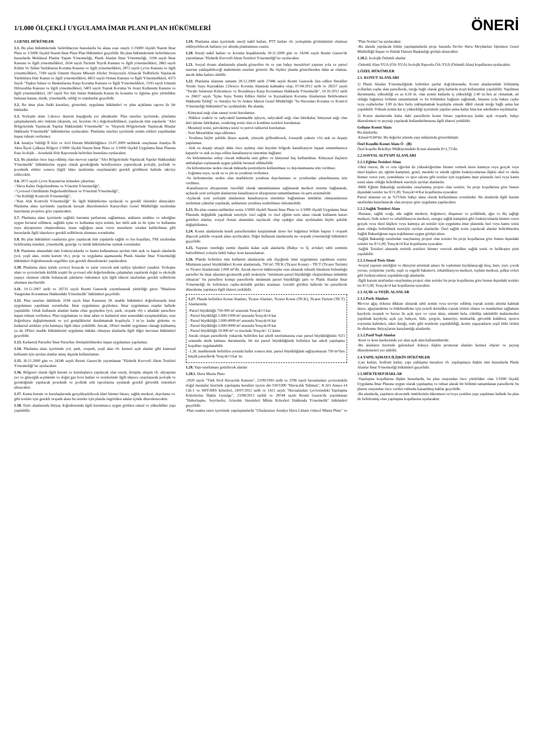1/1.000 ÖLÇEKLİ UYGULAMA İMAR PLANI PLAN HÜKÜMLERİ
ÖNERİ
1.GENEL HÜKÜMLER
1.1. Bu plan hükümlerinde belirtilmeyen hususlarda bu alana esas onaylı 1/25000 ölçekli Nazım İmar Planı ve 1/5000 ölçekli Nazım İmar Planı Plan Hükümleri geçerlidir. Bu plan hükümlerinde belirtilmeyen hususlarda Mekânsal Planlar Yapım Yönetmeliği, Planlı Alanlar İmar Yönetmeliği, 3194 sayılı İmar Kanunu ve ilgili yönetmelikleri, 2634 sayılı Turizmi Teşvik Kanunu ve ilgili yönetmelikleri, 2863 sayılı Kültür Ve Tabiat Varlıklarını Koruma Kanunu ve ilgili yönetmelikleri, 2872 sayılı Çevre Kanunu ve ilgili yönetmelikleri, 7269 sayılı Umumi Hayata Müessir Afetler Dolayısıyla Alınacak Tedbirlerle Yapılacak Yardımlara Dair Kanun ve ilgili yönetmelikleri, 6831 sayılı Orman Kanunu ve İlgili Yönetmelikleri, 4373 Sayılı "Taşkın Sulara ve Baskınlarına Karşı Koruma Kanunu ve İlgili Yönetmelikleri, 1593 sayılı Umumi Hıfzıssıhha Kanunu ve ilgili yönetmelikleri, 5403 sayılı Toprak Koruma Ve Arazi Kullanımı Kanunu ve ilgili yönetmelikleri, 167 sayılı Yer Altı Suları Hakkında Kanun ile konumu ve ilgisine göre yürürlükte bulunan kanun, tüzük, yönetmelik, tebliğ ve standartlar geçerlidir.
1.2. Bu imar plan fiziki kararları, gösterimi, uygulama hükümleri ve plan açıklama raporu ile bir bütündür.
1.3. Yerleşim alanı 2.derece deprem kuşağında yer almaktadır. Plan sınırları içerisinde, planlama çalışmalarında afet riskinin (deprem, sel, heyelan vb.) değerlendirilmesi, yapılacak tüm yapılarda "Afet Bölgelerinde Yapılacak Yapılar Hakkındaki Yönetmelik" ve "Deprem Bölgelerinde Yapılacak Binalar Hakkında Yönetmelik" hükümlerine uyulacaktır. Planlama sınırları içerisinde zemin etütleri yapılmadan inşaat ruhsatı verilemez.
1.4. Antalya Valiliği İl Afet ve Acil Durum Müdürlüğünce 13.07.2009 tarihinde onaylanan Antalya İli Aksu İlçesi Çalkaya Bölgesi 1/5000 ölçekli Nazım İmar Planı ve 1/1000 ölçekli Uygulama İmar Planına Esas Jeolojik – Jeoteknik Etüt Raporunda belirtilen hususlara uyulacaktır.
1.5. Bu plandan önce inşa edilmiş olan mevcut yapılar "Afet Bölgelerinde Yapılacak Yapılar Hakkındaki Yönetmelik" hükümlerine uygun olarak gerektiğinde belediyesince yaptırılacak jeolojik, jeofizik ve jeoteknik etütler sonucu (ilgili idare tarafından onaylanarak) gerekli görülmesi halinde takviye edilecektir.
1.6. 2872 sayılı Çevre Kanunu'na istinaden çıkarılan;
-"Hava Kalite Değerlendirme ve Yönetim Yönetmeliği",
-"Çevresel Gürültünün Değerlendirilmesi ve Yönetimi Yönetmeliği",
-"Su Kirliliği Kontrolü Yönetmeliği",
-"Katı Atık Kontrolü Yönetmeliği" ile ilgili hükümlerine uyulacak ve gerekli önlemler alınacaktır. Planlama alanı içerisinde yapılacak kavşak düzenlemeleri Karayolları Genel Müdürlüğü tarafından hazırlanan projelere göre yapılacaktır.
1.7. Planlama alanı içerisinde sağlıklı barınma şartlarının sağlanması, atıkların usulüne ve tekniğine uygun bertaraf edilmesi, sağlıklı içme ve kullanma suyu temini, her türlü atık su ile içme ve kullanma suyu altyapısının oluşturulması, insan sağlığına zarar veren unsurların ortadan kaldırılması gibi hususlarda ilgili idarelerce gerekli tedbirlerin alınması zorunludur.
1.8. Bu plan hükümleri esaslarına göre yapılacak tüm yapılarda sağlık ve fen koşulları, TSE tarafından belirlenmiş standart, yönetmelik, genelge ve tüzük hükümlerine uymak zorunludur.
1.9. Planlama alanındaki tüm fonksiyonlarda ve kamu kullanımına ayrılan tüm açık ve kapalı alanlarda (yol, yeşil alan, resmi kurum vb.), proje ve uygulama aşamasında Planlı Alanlar İmar Yönetmeliği hükümleri doğrultusunda engelliler için gerekli düzenlemeler yapılacaktır.
1.10. Planlama alanı içinde çevreyi bozacak ve zarar verecek atık tasfiye işlemleri yasaktır. Yerleşme alanı ve çevrelerinde kirlilik tespiti ile çevresel etki değerlendirme çalışmaları yapılarak doğal ve ekolojik yapıya olumsuz etkide bulunacak çıktıların önlenmesi için ilgili idaresi tarafından gerekli tedbirlerin alınması mecburidir.
1.11. 19.12.2007 tarih ve 26735 sayılı Resmi Gazetede yayımlanarak yürürlüğe giren "Binaların Yangından Korunması Hakkındaki Yönetmelik" hükümleri geçerlidir.
1.12. Plan sınırları dahilinde 3194 sayılı İmar Kanunun 18. madde hükümleri doğrultusunda imar uygulaması yapılması zorunludur. İmar uygulaması geçilemez. İmar uygulaması etaplar halinde yapılabilir. Ortak kullanım alanları kamu eline geçmeden (yol, park, otopark vb) o adadaki parsellere inşaat ruhsatı verilemez. Plan uygulaması ve imar adası ve kadastral sınır arasındaki uyuşmazlıkları, esas doğrultuyu değiştirmemek ve yol genişliklerini daraltmamak koşuluyla 3 m.'ye kadar giderme ve kadastral artıkları yola katmaya ilgili idare yetkilidir. Ancak, 18'inci madde uygulama olanağı kalmamış ya da 18'inci madde hükümlerini uygulama imkânı olmayan alanlarda ilgili diğer mevzuat hükümleri geçerlidir.
1.13. Kadastral Parseller İmar Parseline dönüştürülmeden inşaat uygulaması yapılamaz.
1.14. Planlama alanı içerisinde yol, park, otopark, yeşil alan vb. kentsel açık alanlar gibi kamusal kullanım için ayrılan alanlar amaç dışında kullanılamaz.
1.15. 30.11.2000 gün ve 24246 sayılı Resmi Gazete'de yayımlanan "Elektrik Kuvvetli Akım Tesisleri Yönetmeliği"ne uyulacaktır.
1.16. Bölgesel olarak ilgili kurum ve kuruluşlarca yapılacak olan enerji, iletişim, ulaşım vb. altyapının yer ve güzergâh seçiminde ve doğal gaz boru hatları ve tesislerinde ilgili idarece onaylanarak jeolojik ve gerektiğinde yapılacak jeoteknik ve jeofizik etüt raporlarına uyularak gerekli güvenlik önlemleri alınacaktır.
1.17. Kamu kurum ve kuruluşlarında gerçekleştirilecek idari hizmet binası, sağlık merkezi, depolama vs. gibi tesisler için gerekli otopark alanı bu tesisler için planda öngörülen adalar içinde düzenlenecektir.
1.18. Trafo alanlarında ihtiyaç doğrultusunda ilgili kurumunca uygun görülen emsal ve yükseklikte yapı yapılabilir.
1.19. Planlama alanı içerisinde enerji nakil hatları, PTT hatları vb. yerleşimin görünümünü olumsuz etkileyebilecek hatların yer altında planlanması esastır.
1.20. Enerji nakil hatları ve koruma kuşaklarında 30.11.2000 gün ve 24246 sayılı Resmi Gazete'de yayımlanan "Elektrik Kuvvetli Akım Tesisleri Yönetmeliği"ne uyulacaktır.
1.21. Sosyal donatı alanlarında planda gösterilen ön ve yan bahçe mesafeleri yapının yola ve parsel sınırına yaklaşabileceği maksimum sınırları gösterir. Bu ölçüler planda gösterilenden daha az olamaz, ancak daha fazlası olabilir.
1.22. Planlama alanının tamamı 28.12.2009 tarih 27446 sayılı Resmi Gazetede ilan edilen Duraliler Yeraltı Suyu Kaynakları 2.Derece Koruma Alanında kalmakta olup; 07.04.2012 tarih ve 28257 sayılı "Yeraltı Sularının Kirlenmeye ve Bozulmaya Karşı Korunması Hakkında Yönetmelik", 10.10.2012 tarih ve 28437 sayılı "İçme Suyu Temin Edilen Akifer ve Kaynakların Koruma Alanlarının Belirlenmesi Hakkında Tebliğ" ve Antalya Su Ve Atıksu İdaresi Genel Müdürlüğü "Su Havzaları Koruma ve Kontrol Yönetmeliği Hükümleri"ne uyulmalıdır. Bu alanda;
- Kimyasal atığı olan sanayi tesisi kurulamaz.
- Nükleer reaktör ve radyoaktif hammadde işleyen, radyoaktif atığı olan fabrikalar, kimyasal atığı olan deri işleme fabrikaları, rendering tesisi olan et kombine tesisleri kurulamaz.
- Metalurji tesisi, petrokimya tesisi ve petrol rafinerisi kurulamaz.
- Yeni Mezarlıklar inşa edilemez.
- Yeraltına hiçbir şekilde (kuyu açarak, yüzeyde göllendirerek, fosseptik çukuru v.b) atık su deşarjı yapılamaz.
- Atık su deşarjı amaçlı daha önce açılmış olan kuyular bölgede kanalizasyon inşaatı tamamlanınca kapatılır ve atık su inşa edilen kanalizasyon sistemine bağlanır.
-Su kirlenmesine sebep olacak miktarda suni gübre ve kimyasal ilaç kullanılmaz. Kimyasal ilaçların ambalajları toplanarak uygun şekilde bertaraf edilmelidir.
-Su kirlenmesine neden olacak miktarda pestisitlerin kullanılması ve depolanmasına izin verilmez.
- Soğutma suyu, sıcak su ve pis su yeraltına verilemez.
-Su kirlenmesine neden olan maddelerin yeraltına depolanması ve yeraltından çıkarılmasına izin verilmez.
-Kanalizasyon altyapısının öncelikli olarak tamamlanması sağlanarak merkezi sisteme bağlanarak, açılacak yeni yerleşim alanlarının kanalizasyon altyapısının tamamlanması ön şartı aranmalıdır.
-Açılacak yeni yerleşim alanlarının kanalizasyon sistemine bağlanması mümkün olmayanlarının sızdırmaz çukurlar yapılarak, atıklarının yeraltına sızdırılması önlenmelidir.
1.23. Bu plan onama tarihinden sonra 1/5000 ölçekli Nazım İmar Planı ve 1/1000 ölçekli Uygulama İmar Planında değişiklik yapılmak suretiyle özel sağlık ve özel eğitim tesis alanı olarak kullanım kararı getirilen alanlar, sosyal donatı alanından sayılacak olup eşdeğer alan ayrılmadan hiçbir şekilde değiştirilemez.
1.24. Konut alanlarında kendi parsellerinden karşılanmak üzere her bağımsız bölüm başına 1 otopark düşecek şekilde otopark alanı ayrılacaktır. Diğer kullanım alanlarında ise otopark yönetmeliği hükümleri geçerlidir.
1.25. Yapının oturduğu zemin dışında kalan açık alanlarda (Bahçe ve İç avlular) tabii zeminin hafredilmesi yoluyla farklı bahçe kotu kazanılamaz.
1.26. Planda belirtilen tüm kullanım alanlarında ada ölçeğinde imar uygulaması yapılması esastır. Minimum parsel büyüklükleri Konut alanlarında, 750 m², TİCK (Ticaret Konut) – TİCT (Ticaret Turizm) ve Ticaret Alanlarında 1.000 m²'dir. Ancak mevcut müktesepler esas alınarak ruhsatlı binaların bulunduğu parseller ile imar adasının geometrik şekli nedeniyle "minimum parsel büyüklüğü oluşturulması mümkün olmayan" bu parsellere komşu parsellerde minimum parsel büyüklüğü şartı ve Planlı Alanlar İmar Yönetmeliği ile belirlenen cephe-derinlik şartları aranmaz. Gerekli görülen hallerde bu parsellerde düzenleme yapmaya ilgili idaresi yetkilidir.
1.27. Planda belirtilen Konut Alanları, Ticaret Alanları, Ticaret Konut (TİCK), Ticaret Turizm (TİCT) Alanlarında;
-Parsel büyüklüğü 750-999 m² arasında Yençok=3 kat
- Parsel büyüklüğü 1.000-1999 m² arasında Yençok=4 kat
- Parsel büyüklüğü 2.000-4999 m² arasında Yençok=6 kat
- Parsel büyüklüğü 5.000-9999 m² arasında Yençok=8 kat
- Parsel büyüklüğü 10.000 m² ve üzerinde Yençok= 12 kattır.
Ancak oluşan parsellerde yukarıda belirtilen kat adedi sınırlamasına esas parsel büyüklüğünün %5'i oranında eksik kalması durumunda, bir üst parsel büyüklüğünde belirtilen kat adedi yapılaşma koşulları uygulanabilir.
-1.26. maddesinde belirtilen zorunlu haller sonucu min. parsel büyüklüğünü sağlayamayan 750 m²'den küçük parsellerde Yençok=3 kat 'tır.
1.28. Yapı sınırlaması getirilecek alanlar
1.28.1. Hava Mania Planı
-2920 sayılı "Türk Sivil Havacılık Kanunu", 23/09/1993 tarih ve 3706 sayılı havaalanları çevresindeki doğal manialar üzerinde yapılaşma kuralları içeren sht-150/5300 "Havacılık Talimatı", ICAO Annex-14 Cilt-1 ve SHT-HES kriterleri, 24/07/2012 tarih ve 1421 sayılı "Havaalanları Çevresindeki Yapılaşma Kriterlerine İlişkin Genelge", 23/08/2013 tarihli ve 28744 sayılı Resmi Gazete'de yayımlanan "Haberleşme, Seyrüsefer, Gözetim Sistemleri Mânia Kriterleri Hakkında Yönetmelik" hükümleri geçerlidir.
-Plan onama sınırı içerisinde yapılaşmalarda "Uluslararası Antalya Hava Limanı Güncel Mania Planı" ve "Plan Notları"na uyulacaktır.
-Bu alanda yapılacak bütün yapılaşmalarda proje bazında Devlet Hava Meydanları İşletmesi Genel Müdürlüğü İnşaat ve Emlak Dairesi Başkanlığı görüşü alınacaktır.
1.28.2. Jeolojik Önlemli alanlar
-Önlemli Alan-YUA (ÖA-YUA) Jeolojik Raporda ÖA-YUA (Önlemli Alan) koşullarına uyulacaktır.
2.ÖZEL HÜKÜMLER
2.1. KONUT ALANLARI
1) Planlı Alanlar Yönetmeliğinde belirtilen şartlar doğrultusunda; Konut alanlarındaki bölünmüş yollardan cephe alan parsellerde, isteğe bağlı olarak giriş katlarda ticari kullanımlar yapılabilir. Yapılması durumunda; yüksekliği en az 6.50 m. olan zemin katlarda iç yüksekliği 2.40 m.'den az olmamak, ait olduğu bağımsız bölümü tamamlamak ve bu bölümden bağlantı sağlamak, binanın yola bakan cephe veya cephelerine 3.00 m.'den fazla yaklaşmamak koşuluyla emsale dâhil olarak isteğe bağlı asma kat yapılabilir. Yüksek zemin kat iç yüksekliği içerisinde yapılan asma katlar bina kat adedinden sayılmazlar.
2) Konut alanlarında kalsa dahi parsellerin konut binası yapılıncaya kadar açık otopark, bahçe düzenlemesi ve peyzajı yapılarak kullandırılmasına ilgili idaresi yetkilidir.
Gelişme Konut Alanı
Bu alanlarda;
-Emsal=0,60'dır. Bu değerler planda yapı adalarında gösterilmiştir.
Özel Koşullu Konut Alanı Ö - (B)
Özel koşullu Belediye Mülkiyetindeki Konut alanında E=1,75'dir.
2.2.SOSYAL ALTYAPI ALANLARI
2.2.1.Eğitim Tesisleri Alanı
-Okul öncesi, ilk ve orta öğretim ile yükseköğretime hizmet vermek üzere kamuya veya gerçek veya tüzel kişilere ait; eğitim kampüsü, genel, mesleki ve teknik eğitim fonksiyonlarına ilişkin okul ve okula hizmet veren yurt, yemekhane ve spor salonu gibi tesisler için uygulama imar planında özel veya kamu tesisi alanı olduğu belirtilmek suretiyle ayrılan alanlardır.
-Milli Eğitim Bakanlığı tarafından onaylanmış projesi olan tesisler, bu proje koşullarına göre bunun dışındaki tesisler ise E=1,00, Yençok=4 Kat koşullarına uyacaktır.
Parsel alanının en az %75'inin bahçe alanı olarak kullanılması zorunludur. Bu alanlarda ilgili kurum tarafından hazırlanacak olan projeye göre uygulama yapılacaktır.
2.2.2.Sağlık Tesisleri Alanı
-Hastane, sağlık ocağı, aile sağlık merkezi, doğumevi, dispanser ve poliklinik, ağız ve diş sağlığı merkezi, fizik tedavi ve rehabilitasyon merkezi, entegre sağlık kampüsü gibi fonksiyonlarda hizmet veren gerçek veya tüzel kişilere veya kamuya ait tesisler için uygulama imar planında özel veya kamu tesisi alanı olduğu belirtilmek suretiyle ayrılan alanlardır. Özel sağlık tesisi yapılacak alanlar belirtilmeden Sağlık Bakanlığının taşra teşkilatının uygun görüşü alınır.
-Sağlık Bakanlığı tarafından onaylanmış projesi olan tesisler bu proje koşullarına göre bunun dışındaki tesisler ise E=1,00, Yençok=4 Kat koşullarına uyacaktır.
-Sağlık Tesisleri alanında turistik tesislere hizmet verecek nitelikte sağlık tesisi ve helikopter pisti yapılabilir.
2.2.3.Sosyal Tesis Alanı
-Sosyal yapının niteliğini ve düzeyini artırmak amacı ile toplumun faydalanacağı kreş, kurs, yurt, çocuk yuvası, yetiştirme yurdu, yaşlı ve engelli bakımevi, rehabilitasyon merkezi, toplum merkezi, şefkat evleri gibi fonksiyonların yapılabileceği alanlardır.
-İlgili kurum tarafından onaylanmış projesi olan tesisler bu proje koşullarına göre bunun dışındaki tesisler ise E=1,00, Yençok=4 kat koşullarına uyacaktır.
2.3.AÇIK ve YEŞİL ALANLAR
2.3.1.Park Alanları
Mevcut ağaç dokusu dikkate alınarak tabii zemin veya tesviye edilmiş toprak zemin altında kalmak üzere, ağaçlandırma ve bitkilendirme için yeterli derinlikte toprak örtüsü olması ve standartları sağlaması kaydıyla otopark ve havuz ile açık spor ve oyun alanı, umumi hela, sökülüp takılabilir malzemeden yapılmak kaydıyla; açık çay bahçesi, büfe, pergole, kameriye, muhtarlık, güvenlik kulübesi, sporcu soyunma kabinleri, taksi durağı, trafo gibi tesislerin yapılabildiği, kentte yaşayanların yeşil bitki örtüsü ile dinlenme ihtiyaçlarını karşılandığı alanlardır.
2.3.2.Pasif Yeşil Alanlar
-Kent ve kent merkezinde yer alan açık alan kullanımlarıdır.
-Bu alanların üzerinde geleneksel dokuya ilişkin promenat alanları kentsel objeler ve peyzaj düzenlemeleri yer alabilir.
2.4.YAPILAŞMAYA İLİŞKİN HÜKÜMLER
-Çatı katları, bodrum katlar, yapı yaklaşma mesafesi vb. yapılaşmaya ilişkin tüm hususlarda Planlı Alanlar İmar Yönetmeliği hükümleri geçerlidir.
2.5.MÜKTESEP HAKLAR
-Yapılaşma koşullarına ilişkin hususlarda, bu plan onayından önce yürürlükte olan 1/1000 ölçekli Uygulama İmar Planına uygun olarak yapılaşmış ve ruhsat alarak bir bölümü tamamlanan parsellerde bu planın onayından önce verilen ruhsatla kazanılmış haklar geçerlidir.
-Bu alanlarda, yapıların ekonomik ömürlerinin tükenmesi ve/veya yeniden yapı yapılması halinde bu plan ile belirlenmiş olan yapılaşma koşullarına uyulacaktır.